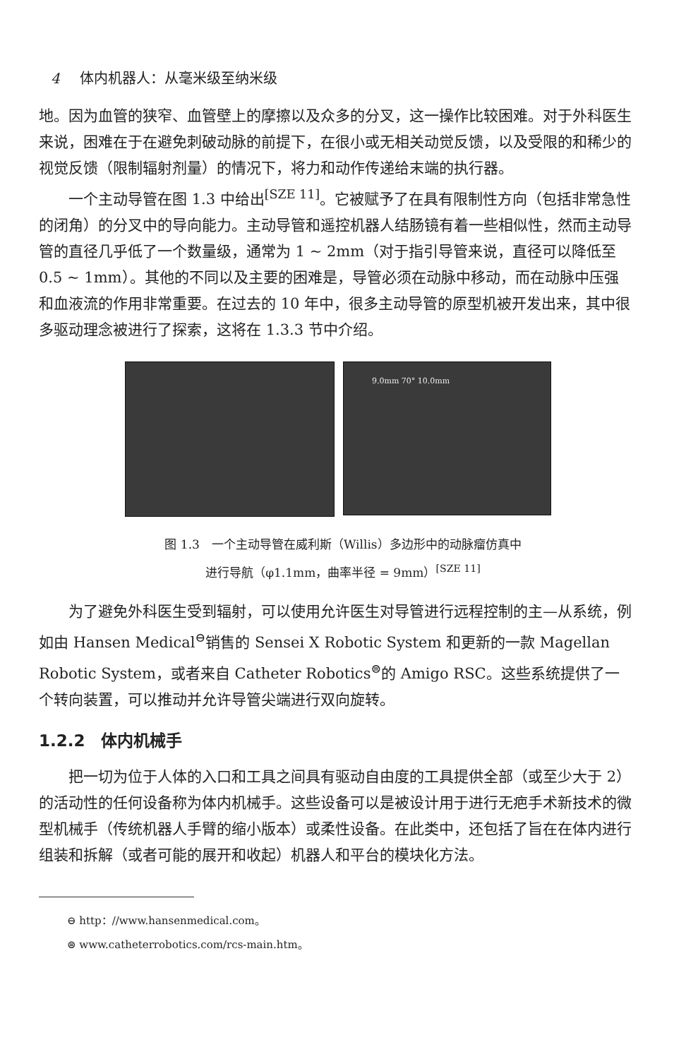4 体内机器人：从毫米级至纳米级
地。因为血管的狭窄、血管壁上的摩擦以及众多的分叉，这一操作比较困难。对于外科医生来说，困难在于在避免刺破动脉的前提下，在很小或无相关动觉反馈，以及受限的和稀少的视觉反馈（限制辐射剂量）的情况下，将力和动作传递给末端的执行器。
一个主动导管在图 1.3 中给出<sup>[SZE 11]</sup>。它被赋予了在具有限制性方向（包括非常急性的闭角）的分叉中的导向能力。主动导管和遥控机器人结肠镜有着一些相似性，然而主动导管的直径几乎低了一个数量级，通常为 1 ~ 2mm（对于指引导管来说，直径可以降低至 0.5 ~ 1mm）。其他的不同以及主要的困难是，导管必须在动脉中移动，而在动脉中压强和血液流的作用非常重要。在过去的 10 年中，很多主动导管的原型机被开发出来，其中很多驱动理念被进行了探索，这将在 1.3.3 节中介绍。
9.0mm 70° 10.0mm
图 1.3　一个主动导管在威利斯（Willis）多边形中的动脉瘤仿真中
进行导航（φ1.1mm，曲率半径 = 9mm）<sup>[SZE 11]</sup>
为了避免外科医生受到辐射，可以使用允许医生对导管进行远程控制的主—从系统，例如由 Hansen Medical<sup>⊖</sup>销售的 Sensei X Robotic System 和更新的一款 Magellan Robotic System，或者来自 Catheter Robotics<sup>⊜</sup>的 Amigo RSC。这些系统提供了一个转向装置，可以推动并允许导管尖端进行双向旋转。
1.2.2　体内机械手
把一切为位于人体的入口和工具之间具有驱动自由度的工具提供全部（或至少大于 2）的活动性的任何设备称为体内机械手。这些设备可以是被设计用于进行无疤手术新技术的微型机械手（传统机器人手臂的缩小版本）或柔性设备。在此类中，还包括了旨在在体内进行组装和拆解（或者可能的展开和收起）机器人和平台的模块化方法。
⊖ http：//www.hansenmedical.com。
⊜ www.catheterrobotics.com/rcs-main.htm。